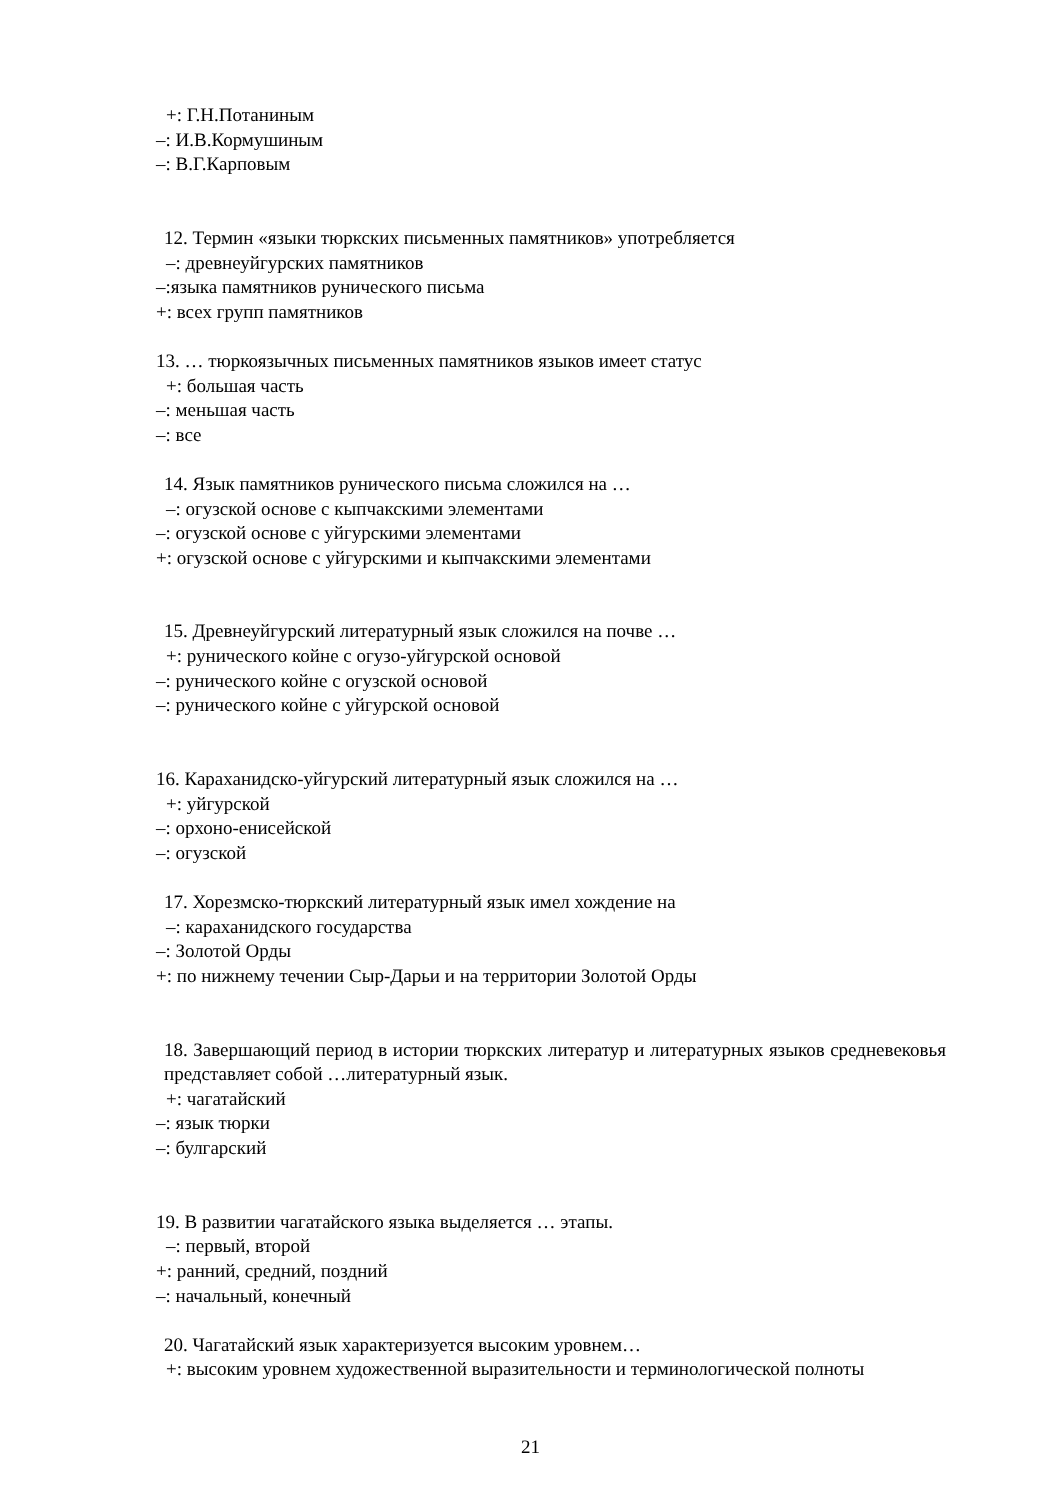+: Г.Н.Потаниным
–: И.В.Кормушиным
–: В.Г.Карповым
12. Термин «языки тюркских письменных памятников» употребляется
–: древнеуйгурских памятников
–:языка памятников рунического письма
+: всех групп памятников
13. … тюркоязычных письменных памятников языков имеет статус
+: большая часть
–: меньшая часть
–: все
14. Язык памятников рунического письма сложился на …
–: огузской основе с кыпчакскими элементами
–: огузской основе с уйгурскими элементами
+: огузской основе с уйгурскими и кыпчакскими элементами
15. Древнеуйгурский литературный язык сложился на почве …
+: рунического койне с огузо-уйгурской основой
–: рунического койне с огузской основой
–: рунического койне с уйгурской основой
16. Караханидско-уйгурский литературный язык сложился на …
+: уйгурской
–: орхоно-енисейской
–: огузской
17. Хорезмско-тюркский литературный язык имел хождение на
–: караханидского государства
–: Золотой Орды
+: по нижнему течении Сыр-Дарьи и на территории Золотой Орды
18. Завершающий период в истории тюркских литератур и литературных языков средневековья представляет собой …литературный язык.
+: чагатайский
–: язык тюрки
–: булгарский
19. В развитии чагатайского языка выделяется … этапы.
–: первый, второй
+: ранний, средний, поздний
–: начальный, конечный
20. Чагатайский язык характеризуется высоким уровнем…
+: высоким уровнем художественной выразительности и терминологической полноты
21